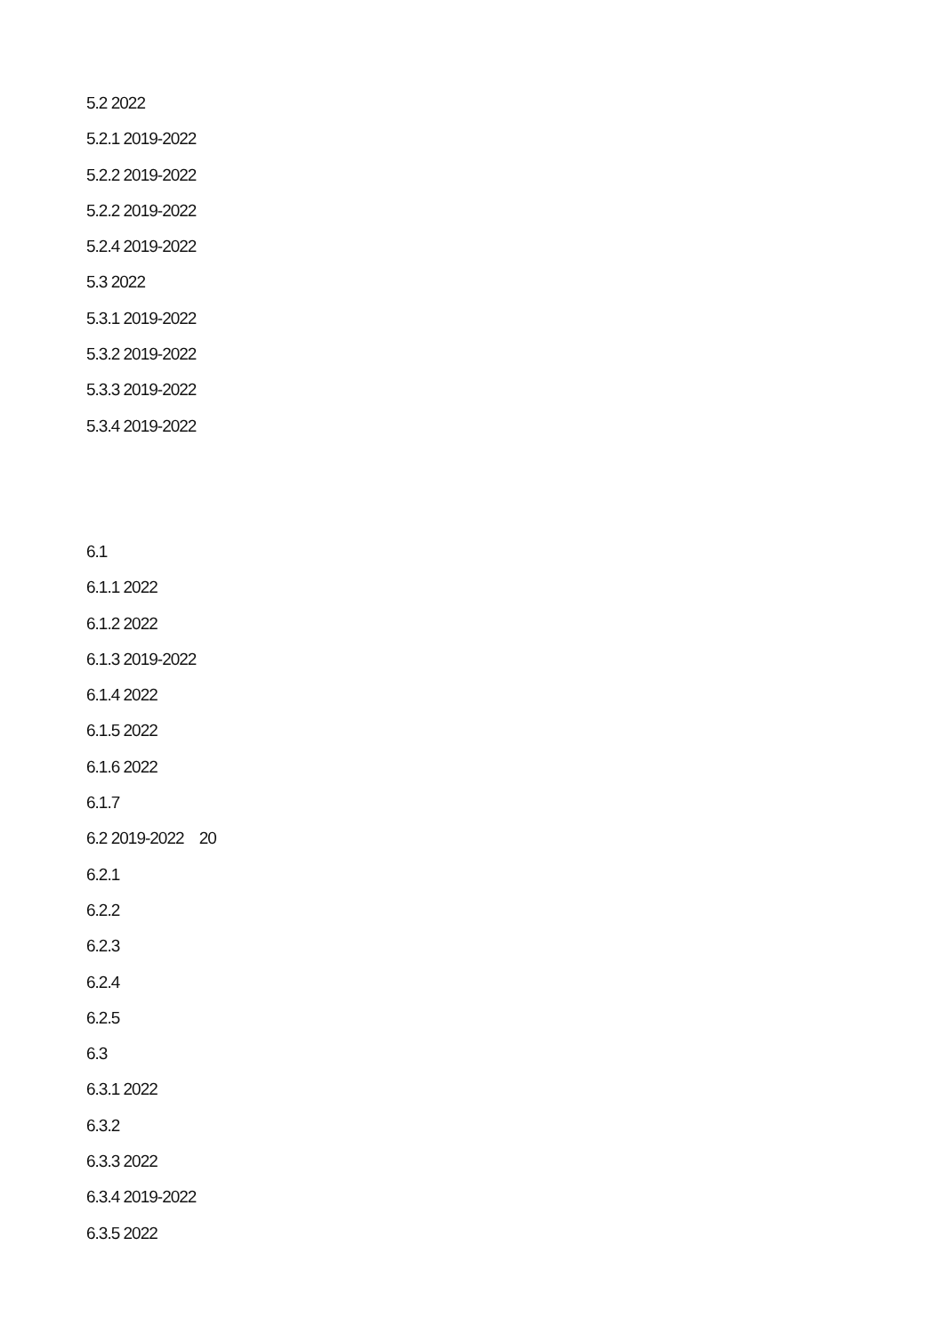5.2 2022
5.2.1 2019-2022
5.2.2 2019-2022
5.2.2 2019-2022
5.2.4 2019-2022
5.3 2022
5.3.1 2019-2022
5.3.2 2019-2022
5.3.3 2019-2022
5.3.4 2019-2022
6.1
6.1.1 2022
6.1.2 2022
6.1.3 2019-2022
6.1.4 2022
6.1.5 2022
6.1.6 2022
6.1.7
6.2 2019-2022 20
6.2.1
6.2.2
6.2.3
6.2.4
6.2.5
6.3
6.3.1 2022
6.3.2
6.3.3 2022
6.3.4 2019-2022
6.3.5 2022